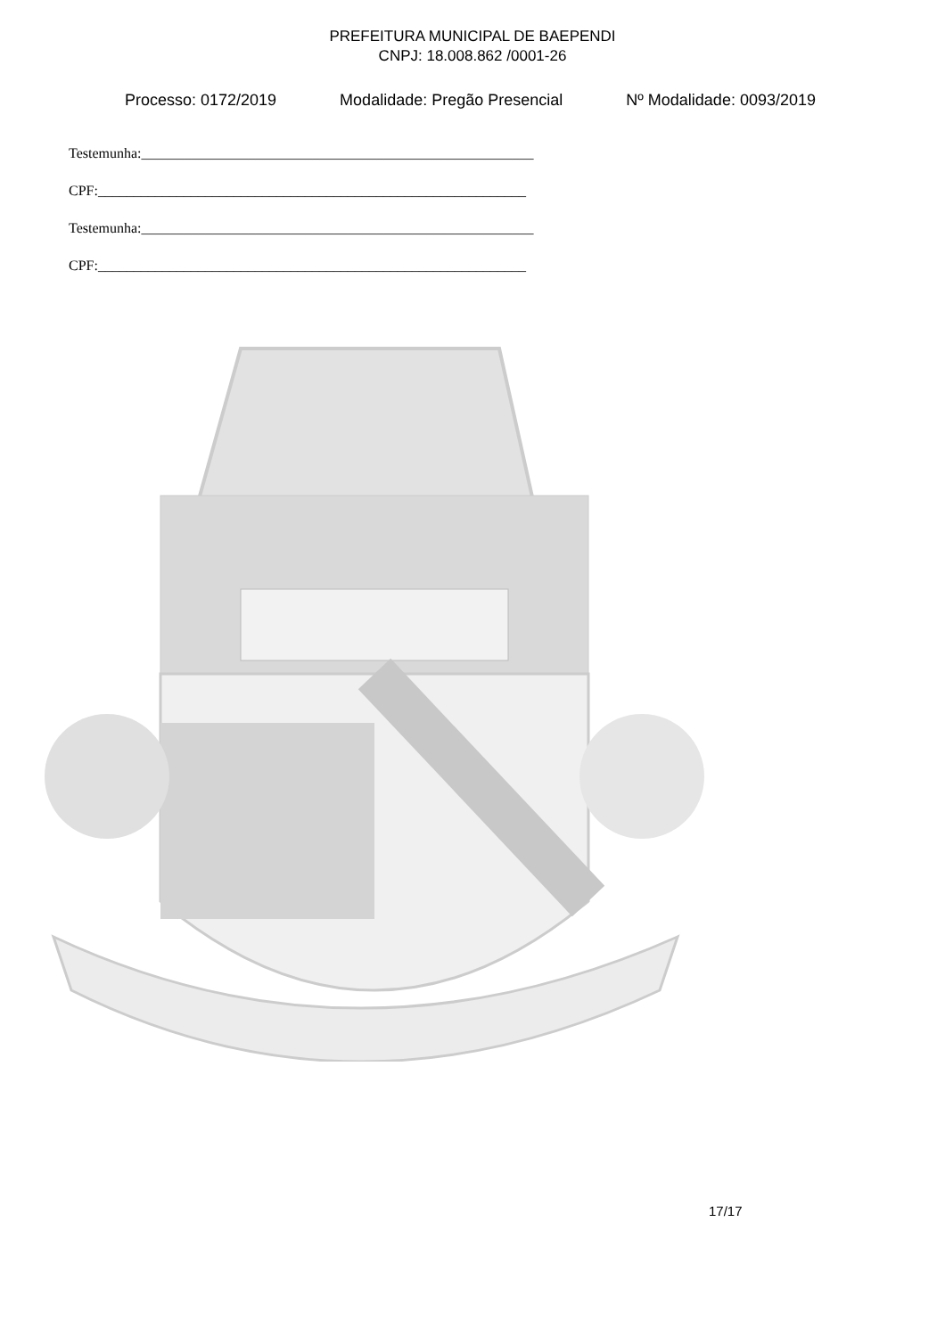PREFEITURA MUNICIPAL DE BAEPENDI
CNPJ: 18.008.862 /0001-26
Processo: 0172/2019 Modalidade: Pregão Presencial Nº Modalidade: 0093/2019
Testemunha:_______________________________________________________
CPF:____________________________________________________________
Testemunha:_______________________________________________________
CPF:____________________________________________________________
17/17